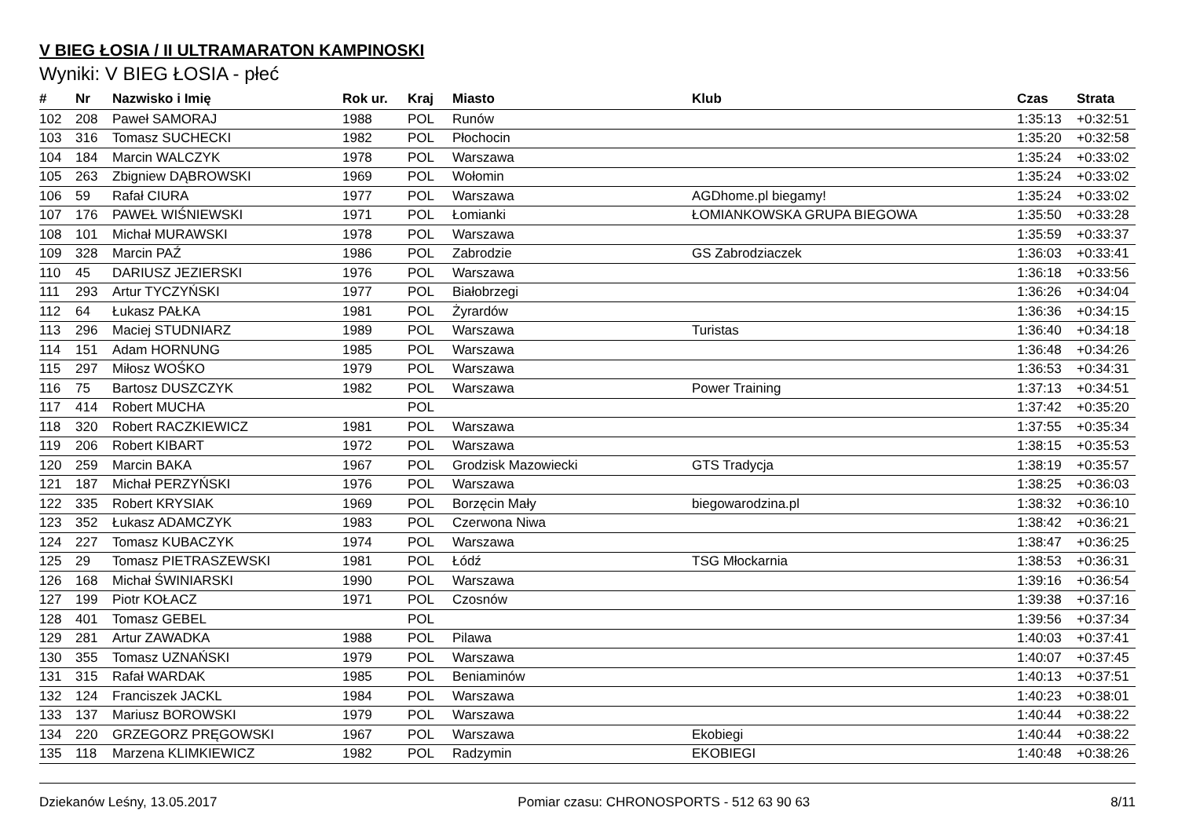V BIEG ŁOSIA / II ULTRAMARATON KAMPINOSKI
Wyniki: V BIEG ŁOSIA - płeć
| # | Nr | Nazwisko i Imię | Rok ur. | Kraj | Miasto | Klub | Czas | Strata |
| --- | --- | --- | --- | --- | --- | --- | --- | --- |
| 102 | 208 | Paweł SAMORAJ | 1988 | POL | Runów | | 1:35:13 | +0:32:51 |
| 103 | 316 | Tomasz SUCHECKI | 1982 | POL | Płochocin | | 1:35:20 | +0:32:58 |
| 104 | 184 | Marcin WALCZYK | 1978 | POL | Warszawa | | 1:35:24 | +0:33:02 |
| 105 | 263 | Zbigniew DĄBROWSKI | 1969 | POL | Wołomin | | 1:35:24 | +0:33:02 |
| 106 | 59 | Rafał CIURA | 1977 | POL | Warszawa | AGDhome.pl biegamy! | 1:35:24 | +0:33:02 |
| 107 | 176 | PAWEŁ WIŚNIEWSKI | 1971 | POL | Łomianki | ŁOMIANKOWSKA GRUPA BIEGOWA | 1:35:50 | +0:33:28 |
| 108 | 101 | Michał MURAWSKI | 1978 | POL | Warszawa | | 1:35:59 | +0:33:37 |
| 109 | 328 | Marcin PAŹ | 1986 | POL | Zabrodzie | GS Zabrodziaczek | 1:36:03 | +0:33:41 |
| 110 | 45 | DARIUSZ JEZIERSKI | 1976 | POL | Warszawa | | 1:36:18 | +0:33:56 |
| 111 | 293 | Artur TYCZYŃSKI | 1977 | POL | Białobrzegi | | 1:36:26 | +0:34:04 |
| 112 | 64 | Łukasz PAŁKA | 1981 | POL | Żyrardów | | 1:36:36 | +0:34:15 |
| 113 | 296 | Maciej STUDNIARZ | 1989 | POL | Warszawa | Turistas | 1:36:40 | +0:34:18 |
| 114 | 151 | Adam HORNUNG | 1985 | POL | Warszawa | | 1:36:48 | +0:34:26 |
| 115 | 297 | Miłosz WOŚKO | 1979 | POL | Warszawa | | 1:36:53 | +0:34:31 |
| 116 | 75 | Bartosz DUSZCZYK | 1982 | POL | Warszawa | Power Training | 1:37:13 | +0:34:51 |
| 117 | 414 | Robert MUCHA | | POL | | | 1:37:42 | +0:35:20 |
| 118 | 320 | Robert RACZKIEWICZ | 1981 | POL | Warszawa | | 1:37:55 | +0:35:34 |
| 119 | 206 | Robert KIBART | 1972 | POL | Warszawa | | 1:38:15 | +0:35:53 |
| 120 | 259 | Marcin BAKA | 1967 | POL | Grodzisk Mazowiecki | GTS Tradycja | 1:38:19 | +0:35:57 |
| 121 | 187 | Michał PERZYŃSKI | 1976 | POL | Warszawa | | 1:38:25 | +0:36:03 |
| 122 | 335 | Robert KRYSIAK | 1969 | POL | Borzęcin Mały | biegowarodzina.pl | 1:38:32 | +0:36:10 |
| 123 | 352 | Łukasz ADAMCZYK | 1983 | POL | Czerwona Niwa | | 1:38:42 | +0:36:21 |
| 124 | 227 | Tomasz KUBACZYK | 1974 | POL | Warszawa | | 1:38:47 | +0:36:25 |
| 125 | 29 | Tomasz PIETRASZEWSKI | 1981 | POL | Łódź | TSG Młockarnia | 1:38:53 | +0:36:31 |
| 126 | 168 | Michał ŚWINIARSKI | 1990 | POL | Warszawa | | 1:39:16 | +0:36:54 |
| 127 | 199 | Piotr KOŁACZ | 1971 | POL | Czosnów | | 1:39:38 | +0:37:16 |
| 128 | 401 | Tomasz GEBEL | | POL | | | 1:39:56 | +0:37:34 |
| 129 | 281 | Artur ZAWADKA | 1988 | POL | Pilawa | | 1:40:03 | +0:37:41 |
| 130 | 355 | Tomasz UZNAŃSKI | 1979 | POL | Warszawa | | 1:40:07 | +0:37:45 |
| 131 | 315 | Rafał WARDAK | 1985 | POL | Beniaminów | | 1:40:13 | +0:37:51 |
| 132 | 124 | Franciszek JACKL | 1984 | POL | Warszawa | | 1:40:23 | +0:38:01 |
| 133 | 137 | Mariusz BOROWSKI | 1979 | POL | Warszawa | | 1:40:44 | +0:38:22 |
| 134 | 220 | GRZEGORZ PRĘGOWSKI | 1967 | POL | Warszawa | Ekobiegi | 1:40:44 | +0:38:22 |
| 135 | 118 | Marzena KLIMKIEWICZ | 1982 | POL | Radzymin | EKOBIEGI | 1:40:48 | +0:38:26 |
Dziekanów Leśny, 13.05.2017 Pomiar czasu: CHRONOSPORTS - 512 63 90 63 8/11